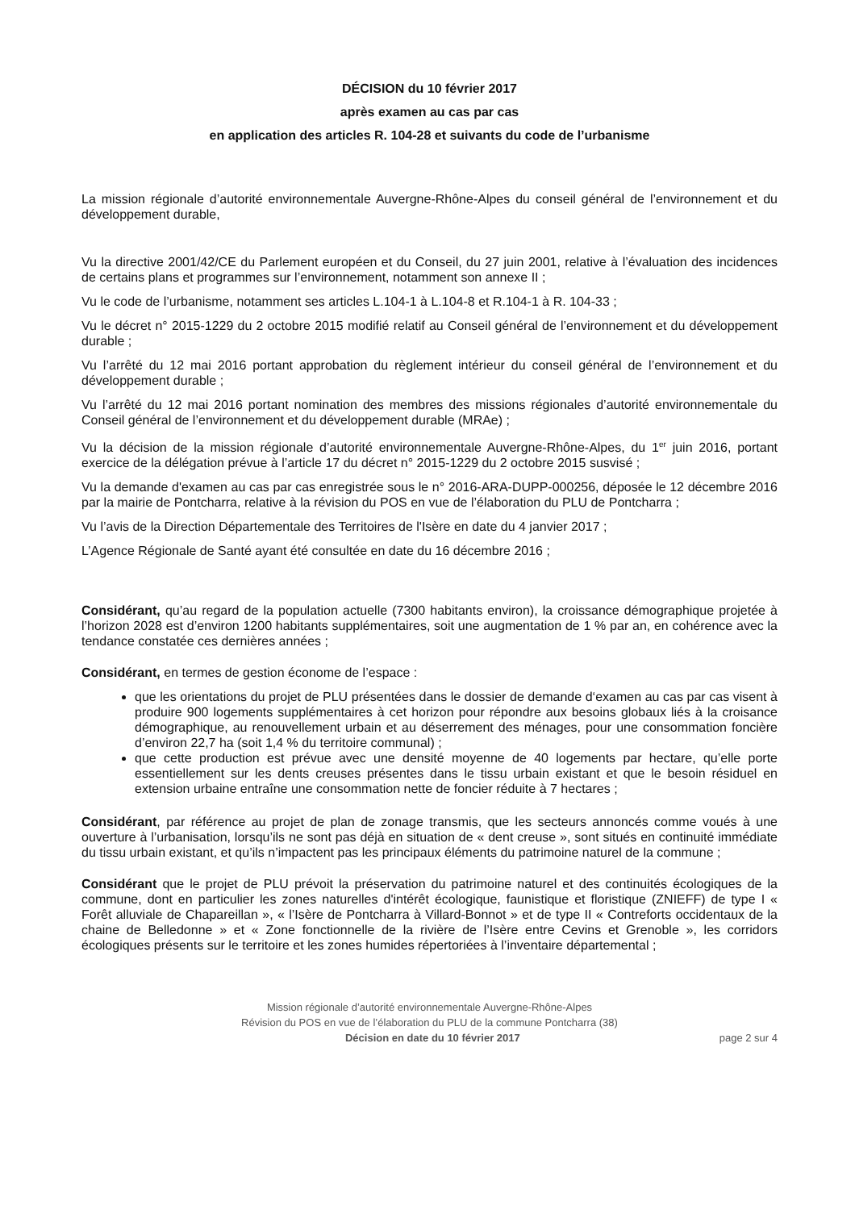DÉCISION du 10 février 2017
après examen au cas par cas
en application des articles R. 104-28 et suivants du code de l’urbanisme
La mission régionale d’autorité environnementale Auvergne-Rhône-Alpes du conseil général de l’environnement et du développement durable,
Vu la directive 2001/42/CE du Parlement européen et du Conseil, du 27 juin 2001, relative à l’évaluation des incidences de certains plans et programmes sur l’environnement, notamment son annexe II ;
Vu le code de l’urbanisme, notamment ses articles L.104-1 à L.104-8 et R.104-1 à R. 104-33 ;
Vu le décret n° 2015-1229 du 2 octobre 2015 modifié relatif au Conseil général de l’environnement et du développement durable ;
Vu l’arrêté du 12 mai 2016 portant approbation du règlement intérieur du conseil général de l’environnement et du développement durable ;
Vu l’arrêté du 12 mai 2016 portant nomination des membres des missions régionales d’autorité environnementale du Conseil général de l’environnement et du développement durable (MRAe) ;
Vu la décision de la mission régionale d’autorité environnementale Auvergne-Rhône-Alpes, du 1<sup>er</sup> juin 2016, portant exercice de la délégation prévue à l’article 17 du décret n° 2015-1229 du 2 octobre 2015 susvisé ;
Vu la demande d'examen au cas par cas enregistrée sous le n° 2016-ARA-DUPP-000256, déposée le 12 décembre 2016 par la mairie de Pontcharra, relative à la révision du POS en vue de l’élaboration du PLU de Pontcharra ;
Vu l’avis de la Direction Départementale des Territoires de l'Isère en date du 4 janvier 2017 ;
L’Agence Régionale de Santé ayant été consultée en date du 16 décembre 2016 ;
Considérant, qu’au regard de la population actuelle (7300 habitants environ), la croissance démographique projetée à l’horizon 2028 est d’environ 1200 habitants supplémentaires, soit une augmentation de 1 % par an, en cohérence avec la tendance constatée ces dernières années ;
Considérant, en termes de gestion économe de l’espace :
que les orientations du projet de PLU présentées dans le dossier de demande d‘examen au cas par cas visent à produire 900 logements supplémentaires à cet horizon pour répondre aux besoins globaux liés à la croisance démographique, au renouvellement urbain et au déserrement des ménages, pour une consommation foncière d’environ 22,7 ha (soit 1,4 % du territoire communal) ;
que cette production est prévue avec une densité moyenne de 40 logements par hectare, qu’elle porte essentiellement sur les dents creuses présentes dans le tissu urbain existant et que le besoin résiduel en extension urbaine entraîne une consommation nette de foncier réduite à 7 hectares ;
Considérant, par référence au projet de plan de zonage transmis, que les secteurs annoncés comme voués à une ouverture à l’urbanisation, lorsqu’ils ne sont pas déjà en situation de « dent creuse », sont situés en continuité immédiate du tissu urbain existant, et qu’ils n’impactent pas les principaux éléments du patrimoine naturel de la commune ;
Considérant que le projet de PLU prévoit la préservation du patrimoine naturel et des continuités écologiques de la commune, dont en particulier les zones naturelles d'intérêt écologique, faunistique et floristique (ZNIEFF) de type I « Forêt alluviale de Chapareillan », « l’Isère de Pontcharra à Villard-Bonnot » et de type II « Contreforts occidentaux de la chaine de Belledonne » et « Zone fonctionnelle de la rivière de l’Isère entre Cevins et Grenoble », les corridors écologiques présents sur le territoire et les zones humides répertoriées à l’inventaire départemental ;
Mission régionale d’autorité environnementale Auvergne-Rhône-Alpes
Révision du POS en vue de l’élaboration du PLU de la commune Pontcharra (38)
Décision en date du 10 février 2017 page 2 sur 4